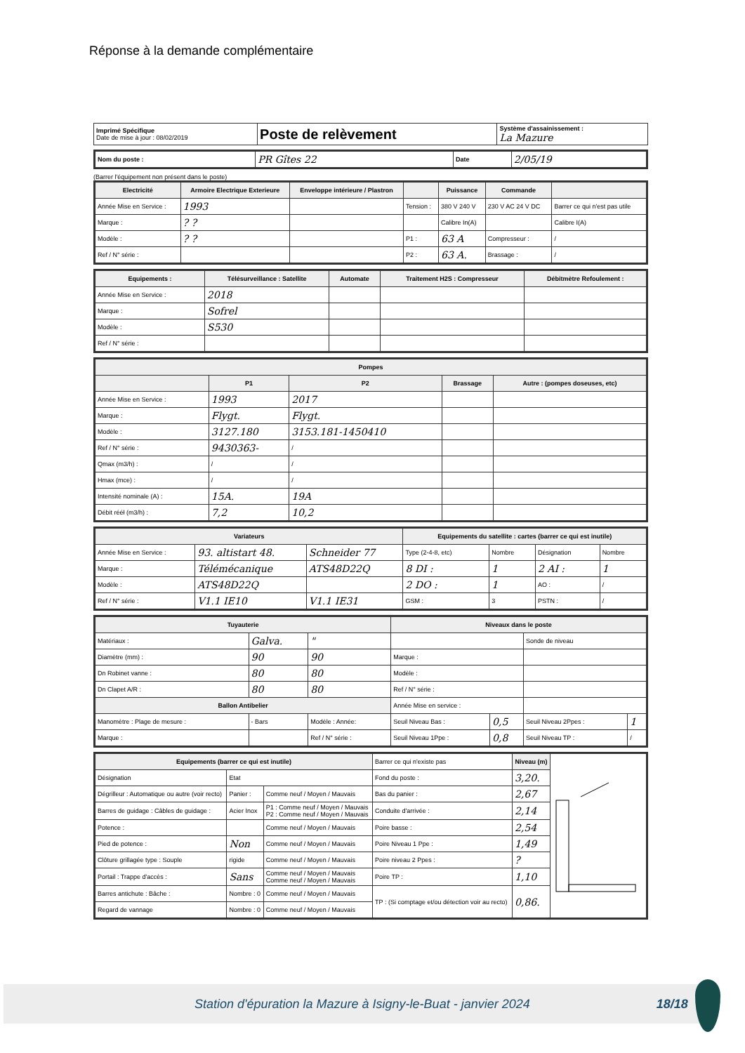Réponse à la demande complémentaire
| Imprimé Spécifique Date de mise à jour : 08/02/2019 | Poste de relèvement | Système d'assainissement : La Mazure |
| Nom du poste : | PR Gîtes 22 | Date | 2/05/19 |
(Barrer l'équipement non présent dans le poste)
| Electricité | Armoire Electrique Exterieure | Enveloppe intérieure / Plastron | | Puissance | Commande | |
| --- | --- | --- | --- | --- | --- | --- |
| Année Mise en Service : | 1993 | | Tension : | 380 V 240 V | 230 V AC 24 V DC | Barrer ce qui n'est pas utile |
| Marque : | ? ? | | | Calibre In(A) | | Calibre I(A) |
| Modèle : | ? ? | | P1 : | 63 A | Compresseur : | / |
| Ref / N° série : | | | P2 : | 63 A. | Brassage : | / |
| Equipements : | Télésurveillance : Satellite | Automate | Traitement H2S : Compresseur | Débitmètre Refoulement : |
| --- | --- | --- | --- | --- |
| Année Mise en Service : | 2018 | | | |
| Marque : | Sofrel | | | |
| Modèle : | S530 | | | |
| Ref / N° série : | | | | |
| Pompes | | | | |
| --- | --- | --- | --- | --- |
| | P1 | P2 | Brassage | Autre : (pompes doseuses, etc) |
| Année Mise en Service : | 1993 | 2017 | | |
| Marque : | Flygt. | Flygt. | | |
| Modèle : | 3127.180 | 3153.181-1450410 | | |
| Ref / N° série : | 9430363- | / | | |
| Qmax (m3/h) : | / | / | | |
| Hmax (mce) : | / | / | | |
| Intensité nominale (A) : | 15A. | 19A | | |
| Débit rééł (m3/h) : | 7,2 | 10,2 | | |
| Variateurs | | | Equipements du satellite : cartes (barrer ce qui est inutile) | | | |
| --- | --- | --- | --- | --- | --- | --- |
| Année Mise en Service : | 93. altistart 48. | Schneider 77 | Type (2-4-8, etc) | Nombre | Désignation | Nombre |
| Marque : | Télémécanique | ATS48D22Q | 8 DI : | 1 | 2 AI : | 1 |
| Modèle : | ATS48D22Q | | 2 DO : | 1 | AO : | / |
| Ref / N° série : | V1.1 IE10 | V1.1 IE31 | GSM : | 3 | PSTN : | / |
| Tuyauterie | | | Niveaux dans le poste | | | |
| --- | --- | --- | --- | --- | --- | --- |
| Matériaux : | Galva. | " | | | Sonde de niveau | |
| Diamètre (mm) : | 90 | 90 | Marque : | | | |
| Dn Robinet vanne : | 80 | 80 | Modèle : | | | |
| Dn Clapet A/R : | 80 | 80 | Ref / N° série : | | | |
| Ballon Antibelier | | | Année Mise en service : | | | |
| Manomètre : Plage de mesure : | - Bars | Modèle : Année: | Seuil Niveau Bas : | 0,5 | Seuil Niveau 2Ppes : | 1 |
| Marque : | | Ref / N° série : | Seuil Niveau 1Ppe : | 0,8 | Seuil Niveau TP : | / |
| Equipements (barrer ce qui est inutile) | | | Barrer ce qui n'existe pas | Niveau (m) | |
| Désignation | Etat | | Fond du poste : | 3,20. | |
| Dégrilleur : Automatique ou autre (voir recto) | Panier : | Comme neuf / Moyen / Mauvais | Bas du panier : | 2,67 | |
| Barres de guidage : Câbles de guidage : | Acier Inox | P1 : Comme neuf / Moyen / Mauvais P2 : Comme neuf / Moyen / Mauvais | Conduite d'arrivée : | 2,14 | |
| Potence : | | Comme neuf / Moyen / Mauvais | Poire basse : | 2,54 | |
| Pied de potence : | Non | Comme neuf / Moyen / Mauvais | Poire Niveau 1 Ppe : | 1,49 | |
| Clôture grillagée type : Souple | rigide | Comme neuf / Moyen / Mauvais | Poire niveau 2 Ppes : | ? | |
| Portail : Trappe d'accès : | Sans | Comme neuf / Moyen / Mauvais Comme neuf / Moyen / Mauvais | Poire TP : | 1,10 | |
| Barres antichute : Bâche : | Nombre : 0 | Comme neuf / Moyen / Mauvais | TP : (Si comptage et/ou détection voir au recto) | 0,86. | |
| Regard de vannage | Nombre : 0 | Comme neuf / Moyen / Mauvais | | | |
Station d'épuration la Mazure à Isigny-le-Buat - janvier 2024 18/18